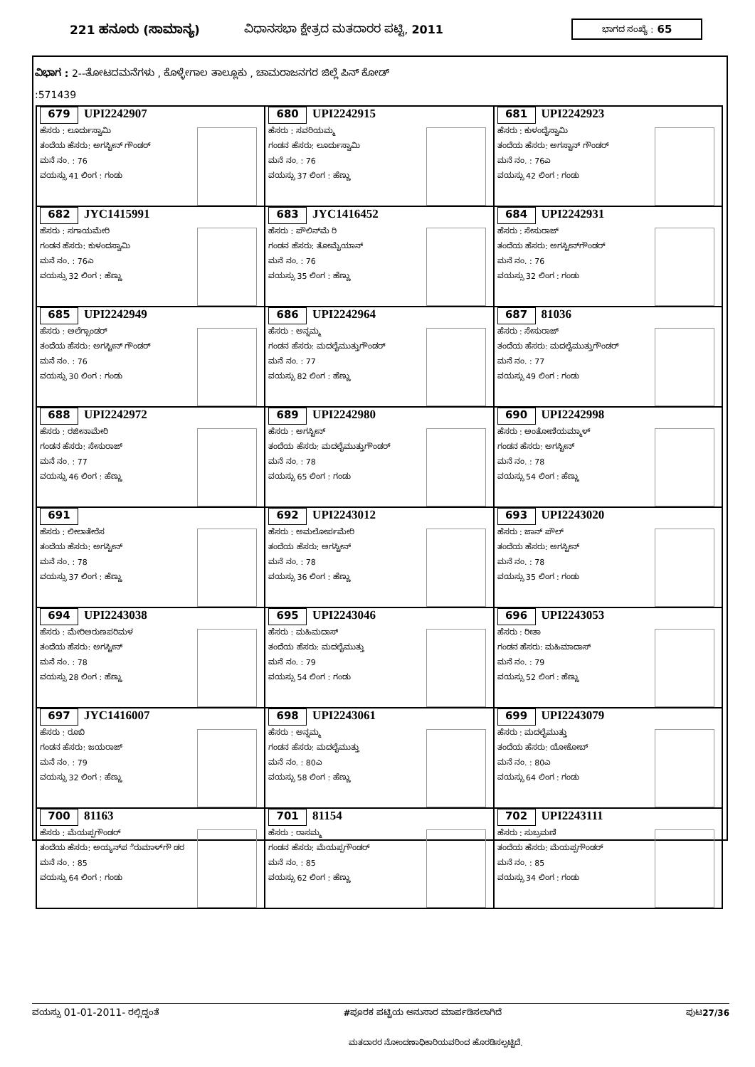221 ಹನೂರು (ಸಾಮಾನ್ಯ) ವಿಧಾನಸಭಾ ಕ್ಷೇತ್ರದ ಮತದಾರರ ಪಟ್ಟಿ, 2011
ಭಾಗದ ಸಂಖ್ಯೆ : 65
ವಿಭಾಗ : 2--ತೋಟದಮನೆಗಳು , ಕೊಳ್ಳೇಗಾಲ ತಾಲ್ಲೂಕು , ಚಾಮರಾಜನಗರ ಜಿಲ್ಲೆ ಪಿನ್ ಕೋಡ್
:571439
| 679 UPI2242907 ಹೆಸರು : ಲೂರ್ದುಸ್ವಾಮಿ ತಂದೆಯ ಹೆಸರು: ಅಗಸ್ಟೀನ್ ಗೌಂಡರ್ ಮನೆ ನಂ. : 76 ವಯಸ್ಸು 41 ಲಿಂಗ : ಗಂಡು | 680 UPI2242915 ಹೆಸರು : ಸವರಿಯಮ್ಮ ಗಂಡನ ಹೆಸರು: ಲೂರ್ದುಸ್ವಾಮಿ ಮನೆ ನಂ. : 76 ವಯಸ್ಸು 37 ಲಿಂಗ : ಹೆಣ್ಣು | 681 UPI2242923 ಹೆಸರು : ಕುಳಂದೈಸ್ವಾಮಿ ತಂದೆಯ ಹೆಸರು: ಅಗಸ್ಟಾನ್ ಗೌಂಡರ್ ಮನೆ ನಂ. : 76ಎ ವಯಸ್ಸು 42 ಲಿಂಗ : ಗಂಡು |
| 682 JYC1415991 ಹೆಸರು : ಸಗಾಯಮೇರಿ ಗಂಡನ ಹೆಸರು: ಕುಳಂದಸ್ವಾಮಿ ಮನೆ ನಂ. : 76ಎ ವಯಸ್ಸು 32 ಲಿಂಗ : ಹೆಣ್ಣು | 683 JYC1416452 ಹೆಸರು : ಪೌಲಿನ್‌ಮೆ ರಿ ಗಂಡನ ಹೆಸರು: ತೋಮೈಯಾನ್ ಮನೆ ನಂ. : 76 ವಯಸ್ಸು 35 ಲಿಂಗ : ಹೆಣ್ಣು | 684 UPI2242931 ಹೆಸರು : ಸೇಸುರಾಜ್ ತಂದೆಯ ಹೆಸರು: ಅಗಸ್ಟೀನ್‌ಗೌಂಡರ್ ಮನೆ ನಂ. : 76 ವಯಸ್ಸು 32 ಲಿಂಗ : ಗಂಡು |
| 685 UPI2242949 ಹೆಸರು : ಅಲೆಗ್ಸಾಂಡರ್ ತಂದೆಯ ಹೆಸರು: ಅಗಸ್ಟೀನ್ ಗೌಂಡರ್ ಮನೆ ನಂ. : 76 ವಯಸ್ಸು 30 ಲಿಂಗ : ಗಂಡು | 686 UPI2242964 ಹೆಸರು : ಅನ್ನಮ್ಮ ಗಂಡನ ಹೆಸರು: ಮದಲೈಮುತ್ತುಗೌಂಡರ್ ಮನೆ ನಂ. : 77 ವಯಸ್ಸು 82 ಲಿಂಗ : ಹೆಣ್ಣು | 687 81036 ಹೆಸರು : ಸೇಸುರಾಜ್ ತಂದೆಯ ಹೆಸರು: ಮದಲೈಮುತ್ತುಗೌಂಡರ್ ಮನೆ ನಂ. : 77 ವಯಸ್ಸು 49 ಲಿಂಗ : ಗಂಡು |
| 688 UPI2242972 ಹೆಸರು : ರಜೀನಾಮೇರಿ ಗಂಡನ ಹೆಸರು: ಸೇಸುರಾಜ್ ಮನೆ ನಂ. : 77 ವಯಸ್ಸು 46 ಲಿಂಗ : ಹೆಣ್ಣು | 689 UPI2242980 ಹೆಸರು : ಅಗಸ್ಟೀನ್ ತಂದೆಯ ಹೆಸರು: ಮದಲೈಮುತ್ತುಗೌಂಡರ್ ಮನೆ ನಂ. : 78 ವಯಸ್ಸು 65 ಲಿಂಗ : ಗಂಡು | 690 UPI2242998 ಹೆಸರು : ಅಂತೋಣಿಯಮ್ಮಾಳ್ ಗಂಡನ ಹೆಸರು: ಅಗಸ್ಟೀನ್ ಮನೆ ನಂ. : 78 ವಯಸ್ಸು 54 ಲಿಂಗ : ಹೆಣ್ಣು |
| 691 ಹೆಸರು : ಲೀಲಾತೇರೆಸ ತಂದೆಯ ಹೆಸರು: ಅಗಸ್ಟೀನ್ ಮನೆ ನಂ. : 78 ವಯಸ್ಸು 37 ಲಿಂಗ : ಹೆಣ್ಣು | 692 UPI2243012 ಹೆಸರು : ಅಮಲೋರ್ಪಮೇರಿ ತಂದೆಯ ಹೆಸರು: ಅಗಸ್ಟೀನ್ ಮನೆ ನಂ. : 78 ವಯಸ್ಸು 36 ಲಿಂಗ : ಹೆಣ್ಣು | 693 UPI2243020 ಹೆಸರು : ಜಾನ್ ಪೌಲ್ ತಂದೆಯ ಹೆಸರು: ಅಗಸ್ಟೀನ್ ಮನೆ ನಂ. : 78 ವಯಸ್ಸು 35 ಲಿಂಗ : ಗಂಡು |
| 694 UPI2243038 ಹೆಸರು : ಮೇರಿಅರುಣಪರಿಮಳ ತಂದೆಯ ಹೆಸರು: ಅಗಸ್ಟೀನ್ ಮನೆ ನಂ. : 78 ವಯಸ್ಸು 28 ಲಿಂಗ : ಹೆಣ್ಣು | 695 UPI2243046 ಹೆಸರು : ಮಹಿಮದಾಸ್ ತಂದೆಯ ಹೆಸರು: ಮದಲೈಮುತ್ತು ಮನೆ ನಂ. : 79 ವಯಸ್ಸು 54 ಲಿಂಗ : ಗಂಡು | 696 UPI2243053 ಹೆಸರು : ರೀತಾ ಗಂಡನ ಹೆಸರು: ಮಹಿಮಾದಾಸ್ ಮನೆ ನಂ. : 79 ವಯಸ್ಸು 52 ಲಿಂಗ : ಹೆಣ್ಣು |
| 697 JYC1416007 ಹೆಸರು : ರೂಬಿ ಗಂಡನ ಹೆಸರು: ಜಯರಾಜ್ ಮನೆ ನಂ. : 79 ವಯಸ್ಸು 32 ಲಿಂಗ : ಹೆಣ್ಣು | 698 UPI2243061 ಹೆಸರು : ಅನ್ನಮ್ಮ ಗಂಡನ ಹೆಸರು: ಮದಲೈಮುತ್ತು ಮನೆ ನಂ. : 80ಎ ವಯಸ್ಸು 58 ಲಿಂಗ : ಹೆಣ್ಣು | 699 UPI2243079 ಹೆಸರು : ಮದಲೈಮುತ್ತು ತಂದೆಯ ಹೆಸರು: ಯೋಕೋಬ್ ಮನೆ ನಂ. : 80ಎ ವಯಸ್ಸು 64 ಲಿಂಗ : ಗಂಡು |
| 700 81163 ಹೆಸರು : ಮೆಯಪ್ಪಗೌಂಡರ್ ತಂದೆಯ ಹೆಸರು: ಅಯ್ಯನ್‌ಪ ೆರುಮಾಳ್‌ಗೌ ಡರ ಮನೆ ನಂ. : 85 ವಯಸ್ಸು 64 ಲಿಂಗ : ಗಂಡು | 701 81154 ಹೆಸರು : ರಾಸಮ್ಮ ಗಂಡನ ಹೆಸರು: ಮೆಯಪ್ಪಗೌಂಡರ್ ಮನೆ ನಂ. : 85 ವಯಸ್ಸು 62 ಲಿಂಗ : ಹೆಣ್ಣು | 702 UPI2243111 ಹೆಸರು : ಸುಬ್ರಮಣಿ ತಂದೆಯ ಹೆಸರು: ಮೆಯಪ್ಪಗೌಂಡರ್ ಮನೆ ನಂ. : 85 ವಯಸ್ಸು 34 ಲಿಂಗ : ಗಂಡು |
ವಯಸ್ಸು 01-01-2011- ರಲ್ಲಿದ್ದಂತೆ #ಪೂರಕ ಪಟ್ಟಿಯ ಅನುಸಾರ ಮಾರ್ಪಡಿಸಲಾಗಿದೆ ಪುಟ27/36
ಮತದಾರರ ನೋಂದಣಾಧಿಕಾರಿಯವರಿಂದ ಹೊರಡಿಸಲ್ಪಟ್ಟಿದೆ.